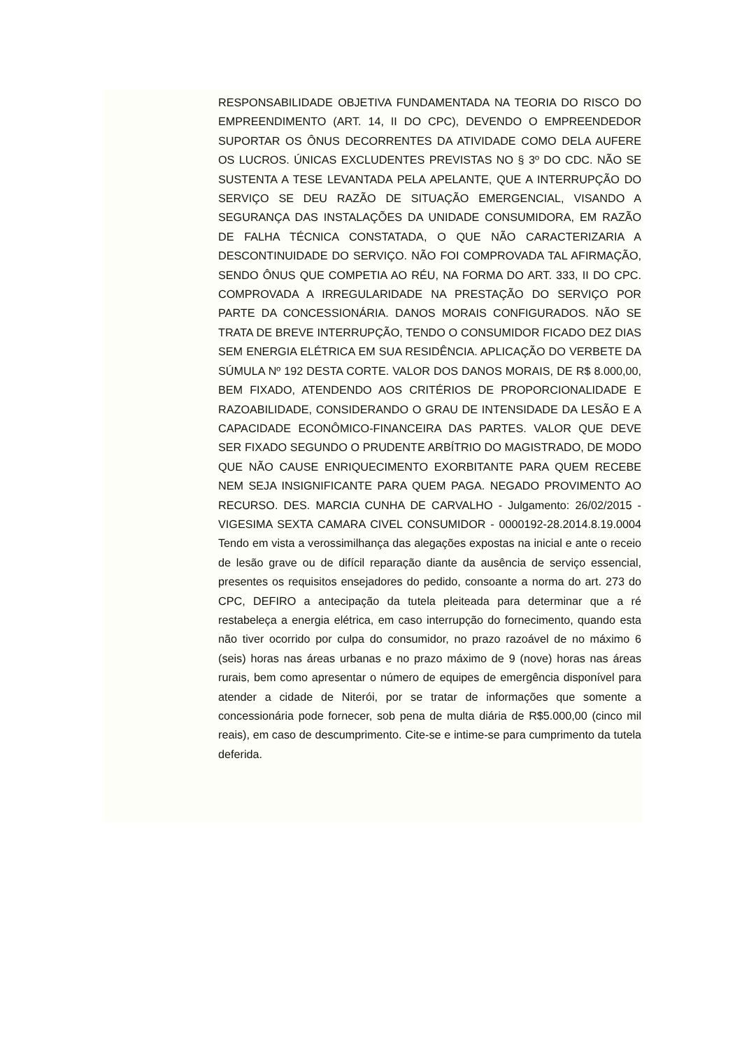RESPONSABILIDADE OBJETIVA FUNDAMENTADA NA TEORIA DO RISCO DO EMPREENDIMENTO (ART. 14, II DO CPC), DEVENDO O EMPREENDEDOR SUPORTAR OS ÔNUS DECORRENTES DA ATIVIDADE COMO DELA AUFERE OS LUCROS. ÚNICAS EXCLUDENTES PREVISTAS NO § 3º DO CDC. NÃO SE SUSTENTA A TESE LEVANTADA PELA APELANTE, QUE A INTERRUPÇÃO DO SERVIÇO SE DEU RAZÃO DE SITUAÇÃO EMERGENCIAL, VISANDO A SEGURANÇA DAS INSTALAÇÕES DA UNIDADE CONSUMIDORA, EM RAZÃO DE FALHA TÉCNICA CONSTATADA, O QUE NÃO CARACTERIZARIA A DESCONTINUIDADE DO SERVIÇO. NÃO FOI COMPROVADA TAL AFIRMAÇÃO, SENDO ÔNUS QUE COMPETIA AO RÉU, NA FORMA DO ART. 333, II DO CPC. COMPROVADA A IRREGULARIDADE NA PRESTAÇÃO DO SERVIÇO POR PARTE DA CONCESSIONÁRIA. DANOS MORAIS CONFIGURADOS. NÃO SE TRATA DE BREVE INTERRUPÇÃO, TENDO O CONSUMIDOR FICADO DEZ DIAS SEM ENERGIA ELÉTRICA EM SUA RESIDÊNCIA. APLICAÇÃO DO VERBETE DA SÚMULA Nº 192 DESTA CORTE. VALOR DOS DANOS MORAIS, DE R$ 8.000,00, BEM FIXADO, ATENDENDO AOS CRITÉRIOS DE PROPORCIONALIDADE E RAZOABILIDADE, CONSIDERANDO O GRAU DE INTENSIDADE DA LESÃO E A CAPACIDADE ECONÔMICO-FINANCEIRA DAS PARTES. VALOR QUE DEVE SER FIXADO SEGUNDO O PRUDENTE ARBÍTRIO DO MAGISTRADO, DE MODO QUE NÃO CAUSE ENRIQUECIMENTO EXORBITANTE PARA QUEM RECEBE NEM SEJA INSIGNIFICANTE PARA QUEM PAGA. NEGADO PROVIMENTO AO RECURSO. DES. MARCIA CUNHA DE CARVALHO - Julgamento: 26/02/2015 - VIGESIMA SEXTA CAMARA CIVEL CONSUMIDOR - 0000192-28.2014.8.19.0004 Tendo em vista a verossimilhança das alegações expostas na inicial e ante o receio de lesão grave ou de difícil reparação diante da ausência de serviço essencial, presentes os requisitos ensejadores do pedido, consoante a norma do art. 273 do CPC, DEFIRO a antecipação da tutela pleiteada para determinar que a ré restabeleça a energia elétrica, em caso interrupção do fornecimento, quando esta não tiver ocorrido por culpa do consumidor, no prazo razoável de no máximo 6 (seis) horas nas áreas urbanas e no prazo máximo de 9 (nove) horas nas áreas rurais, bem como apresentar o número de equipes de emergência disponível para atender a cidade de Niterói, por se tratar de informações que somente a concessionária pode fornecer, sob pena de multa diária de R$5.000,00 (cinco mil reais), em caso de descumprimento. Cite-se e intime-se para cumprimento da tutela deferida.